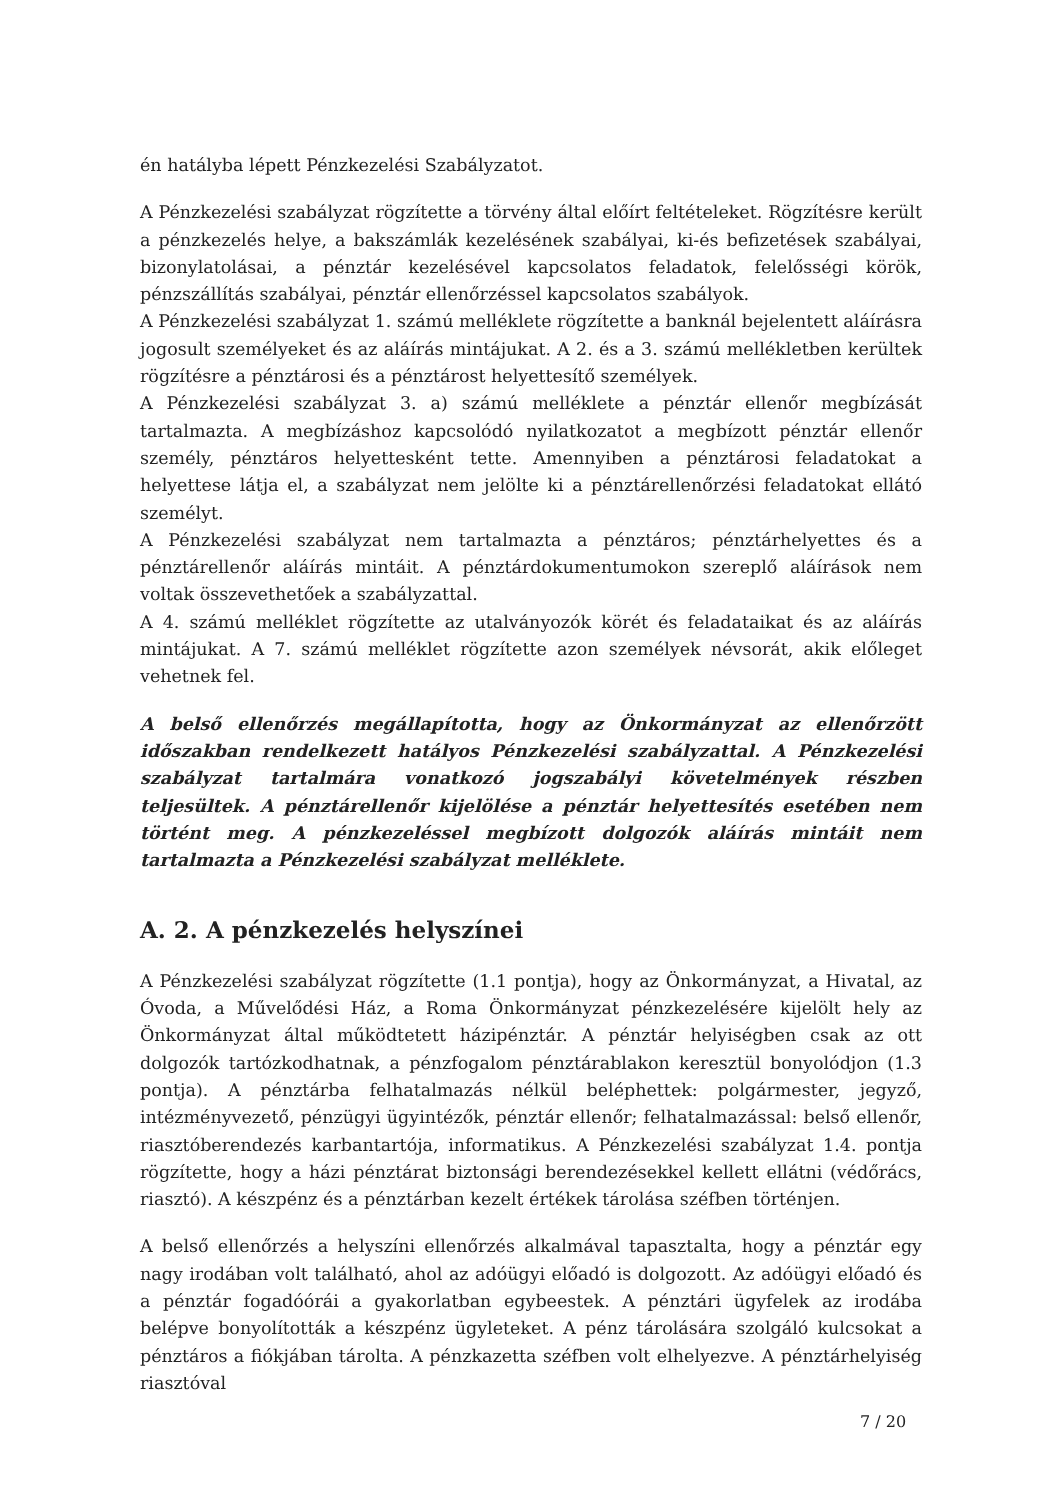én hatályba lépett Pénzkezelési Szabályzatot.
A Pénzkezelési szabályzat rögzítette a törvény által előírt feltételeket. Rögzítésre került a pénzkezelés helye, a bakszámlák kezelésének szabályai, ki-és befizetések szabályai, bizonylatolásai, a pénztár kezelésével kapcsolatos feladatok, felelősségi körök, pénzszállítás szabályai, pénztár ellenőrzéssel kapcsolatos szabályok.
A Pénzkezelési szabályzat 1. számú melléklete rögzítette a banknál bejelentett aláírásra jogosult személyeket és az aláírás mintájukat. A 2. és a 3. számú mellékletben kerültek rögzítésre a pénztárosi és a pénztárost helyettesítő személyek.
A Pénzkezelési szabályzat 3. a) számú melléklete a pénztár ellenőr megbízását tartalmazta. A megbízáshoz kapcsolódó nyilatkozatot a megbízott pénztár ellenőr személy, pénztáros helyettesként tette. Amennyiben a pénztárosi feladatokat a helyettese látja el, a szabályzat nem jelölte ki a pénztárellenőrzési feladatokat ellátó személyt.
A Pénzkezelési szabályzat nem tartalmazta a pénztáros; pénztárhelyettes és a pénztárellenőr aláírás mintáit. A pénztárdokumentumokon szereplő aláírások nem voltak összevethetőek a szabályzattal.
A 4. számú melléklet rögzítette az utalványozók körét és feladataikat és az aláírás mintájukat. A 7. számú melléklet rögzítette azon személyek névsorát, akik előleget vehetnek fel.
A belső ellenőrzés megállapította, hogy az Önkormányzat az ellenőrzött időszakban rendelkezett hatályos Pénzkezelési szabályzattal. A Pénzkezelési szabályzat tartalmára vonatkozó jogszabályi követelmények részben teljesültek. A pénztárellenőr kijelölése a pénztár helyettesítés esetében nem történt meg. A pénzkezeléssel megbízott dolgozók aláírás mintáit nem tartalmazta a Pénzkezelési szabályzat melléklete.
A. 2. A pénzkezelés helyszínei
A Pénzkezelési szabályzat rögzítette (1.1 pontja), hogy az Önkormányzat, a Hivatal, az Óvoda, a Művelődési Ház, a Roma Önkormányzat pénzkezelésére kijelölt hely az Önkormányzat által működtetett házipénztár. A pénztár helyiségben csak az ott dolgozók tartózkodhatnak, a pénzfogalom pénztárablakon keresztül bonyolódjon (1.3 pontja). A pénztárba felhatalmazás nélkül beléphettek: polgármester, jegyző, intézményvezető, pénzügyi ügyintézők, pénztár ellenőr; felhatalmazással: belső ellenőr, riasztóberendezés karbantartója, informatikus. A Pénzkezelési szabályzat 1.4. pontja rögzítette, hogy a házi pénztárat biztonsági berendezésekkel kellett ellátni (védőrács, riasztó). A készpénz és a pénztárban kezelt értékek tárolása széfben történjen.
A belső ellenőrzés a helyszíni ellenőrzés alkalmával tapasztalta, hogy a pénztár egy nagy irodában volt található, ahol az adóügyi előadó is dolgozott. Az adóügyi előadó és a pénztár fogadóórái a gyakorlatban egybeestek. A pénztári ügyfelek az irodába belépve bonyolították a készpénz ügyleteket. A pénz tárolására szolgáló kulcsokat a pénztáros a fiókjában tárolta. A pénzkazetta széfben volt elhelyezve. A pénztárhelyiség riasztóval
7 / 20